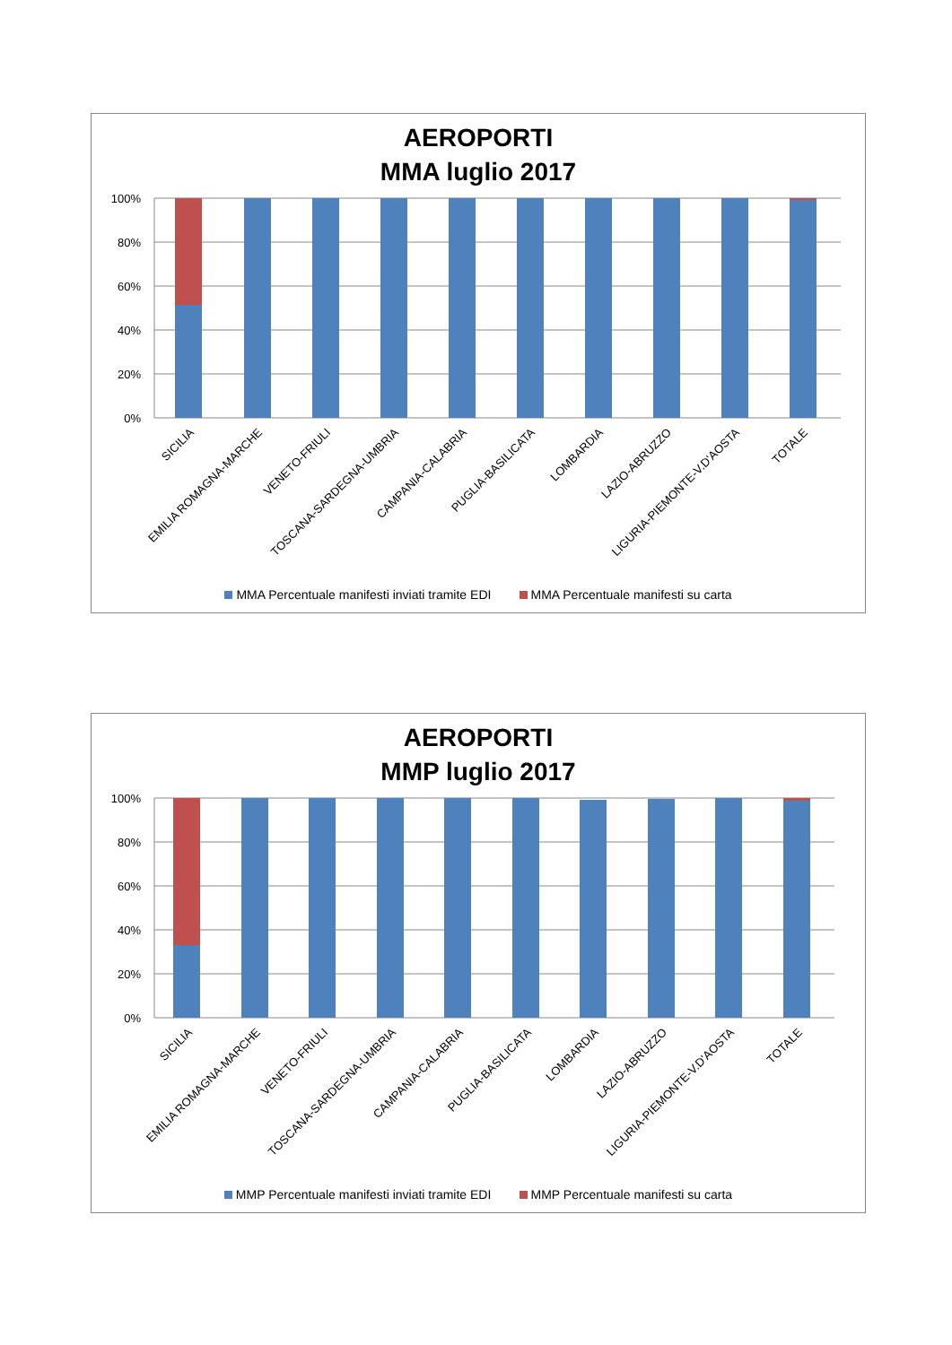AEROPORTI
MMA luglio 2017
100%
80%
60%
40%
20%
0%
SICILIA
EMILIA ROMAGNA-MARCHE
VENETO-FRIULI
TOSCANA-SARDEGNA-UMBRIA
CAMPANIA-CALABRIA
PUGLIA-BASILICATA
LOMBARDIA
LAZIO-ABRUZZO
LIGURIA-PIEMONTE-V.D'AOSTA
TOTALE
MMA Percentuale manifesti inviati tramite EDI MMA Percentuale manifesti su carta
AEROPORTI
MMP luglio 2017
100%
80%
60%
40%
20%
0%
SICILIA
EMILIA ROMAGNA-MARCHE
VENETO-FRIULI
TOSCANA-SARDEGNA-UMBRIA
CAMPANIA-CALABRIA
PUGLIA-BASILICATA
LOMBARDIA
LAZIO-ABRUZZO
LIGURIA-PIEMONTE-V.D'AOSTA
TOTALE
MMP Percentuale manifesti inviati tramite EDI MMP Percentuale manifesti su carta